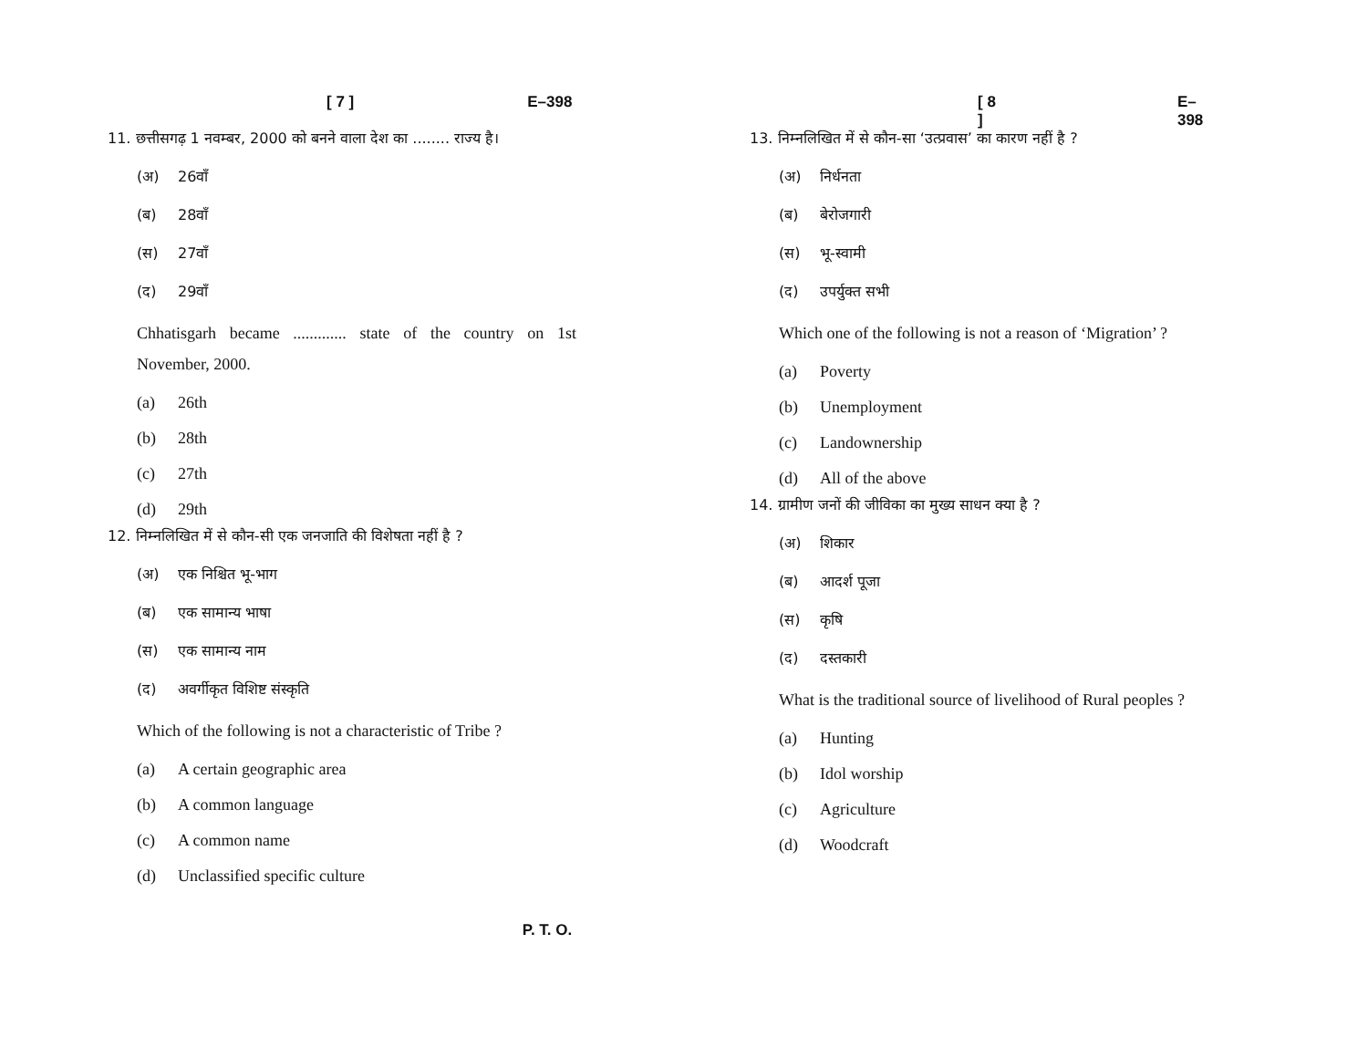[ 7 ] E–398
11. छत्तीसगढ़ 1 नवम्बर, 2000 को बनने वाला देश का ........ राज्य है।
(अ) 26वाँ
(ब) 28वाँ
(स) 27वाँ
(द) 29वाँ
Chhatisgarh became ............. state of the country on 1st November, 2000.
(a) 26th
(b) 28th
(c) 27th
(d) 29th
12. निम्नलिखित में से कौन-सी एक जनजाति की विशेषता नहीं है ?
(अ) एक निश्चित भू-भाग
(ब) एक सामान्य भाषा
(स) एक सामान्य नाम
(द) अवर्गीकृत विशिष्ट संस्कृति
Which of the following is not a characteristic of Tribe ?
(a) A certain geographic area
(b) A common language
(c) A common name
(d) Unclassified specific culture
[ 8 ] E–398
13. निम्नलिखित में से कौन-सा ‘उत्प्रवास’ का कारण नहीं है ?
(अ) निर्धनता
(ब) बेरोजगारी
(स) भू-स्वामी
(द) उपर्युक्त सभी
Which one of the following is not a reason of ‘Migration’ ?
(a) Poverty
(b) Unemployment
(c) Landownership
(d) All of the above
14. ग्रामीण जनों की जीविका का मुख्य साधन क्या है ?
(अ) शिकार
(ब) आदर्श पूजा
(स) कृषि
(द) दस्तकारी
What is the traditional source of livelihood of Rural peoples ?
(a) Hunting
(b) Idol worship
(c) Agriculture
(d) Woodcraft
P. T. O.